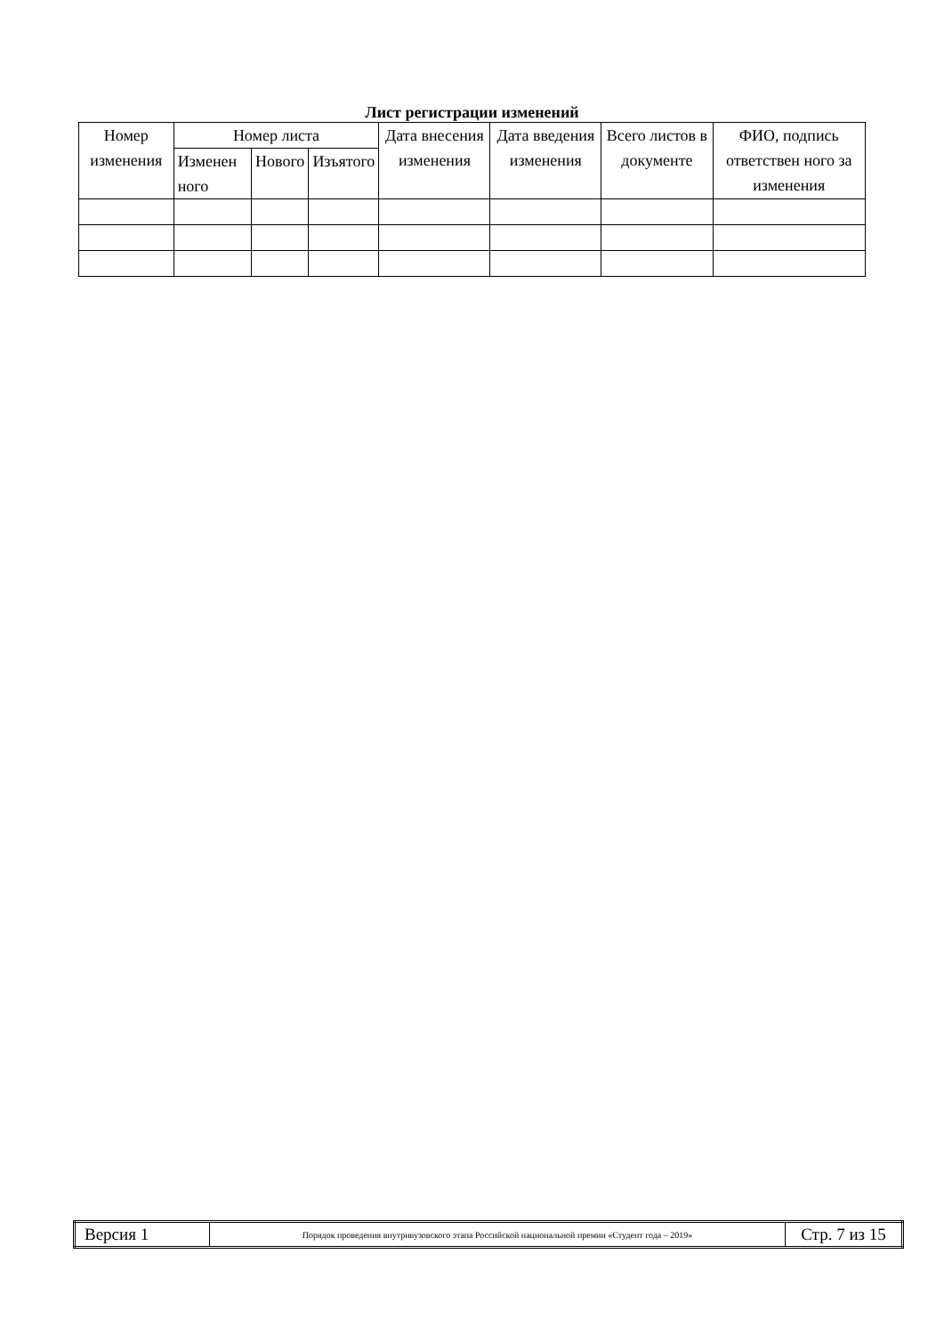Лист регистрации изменений
| Номер изменения | Номер листа | | | Дата внесения изменения | Дата введения изменения | Всего листов в документе | ФИО, подпись ответствен ного за изменения |
| --- | --- | --- | --- | --- | --- | --- | --- |
| | Изменен ного | Нового | Изъятого | | | | |
| Версия 1 | Порядок проведения внутривузовского этапа Российской национальной премии «Студент года – 2019» | Стр. 7 из 15 |